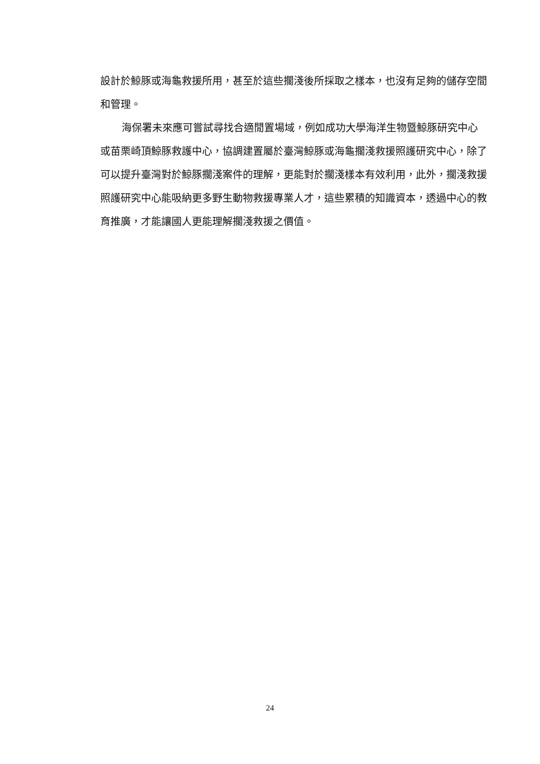設計於鯨豚或海龜救援所用，甚至於這些擱淺後所採取之樣本，也沒有足夠的儲存空間和管理。
海保署未來應可嘗試尋找合適閒置場域，例如成功大學海洋生物暨鯨豚研究中心或苗栗崎頂鯨豚救護中心，協調建置屬於臺灣鯨豚或海龜擱淺救援照護研究中心，除了可以提升臺灣對於鯨豚擱淺案件的理解，更能對於擱淺樣本有效利用，此外，擱淺救援照護研究中心能吸納更多野生動物救援專業人才，這些累積的知識資本，透過中心的教育推廣，才能讓國人更能理解擱淺救援之價值。
24